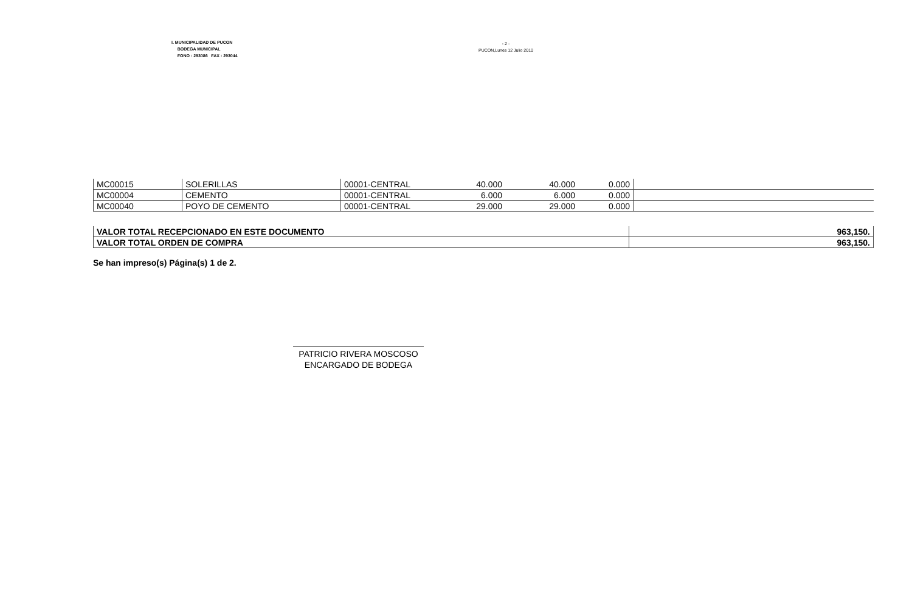I. MUNICIPALIDAD DE PUCON
BODEGA MUNICIPAL
FONO : 293086 FAX : 293044
- 2 -
PUCON,Lunes 12 Julio 2010
| MC00015 | SOLERILLAS | 00001-CENTRAL | 40.000 | 40.000 | 0.000 | |
| MC00004 | CEMENTO | 00001-CENTRAL | 6.000 | 6.000 | 0.000 | |
| MC00040 | POYO DE CEMENTO | 00001-CENTRAL | 29.000 | 29.000 | 0.000 | |
| VALOR TOTAL RECEPCIONADO EN ESTE DOCUMENTO | 963,150. |
| VALOR TOTAL ORDEN DE COMPRA | 963,150. |
Se han impreso(s) Página(s) 1 de 2.
PATRICIO RIVERA MOSCOSO
ENCARGADO DE BODEGA